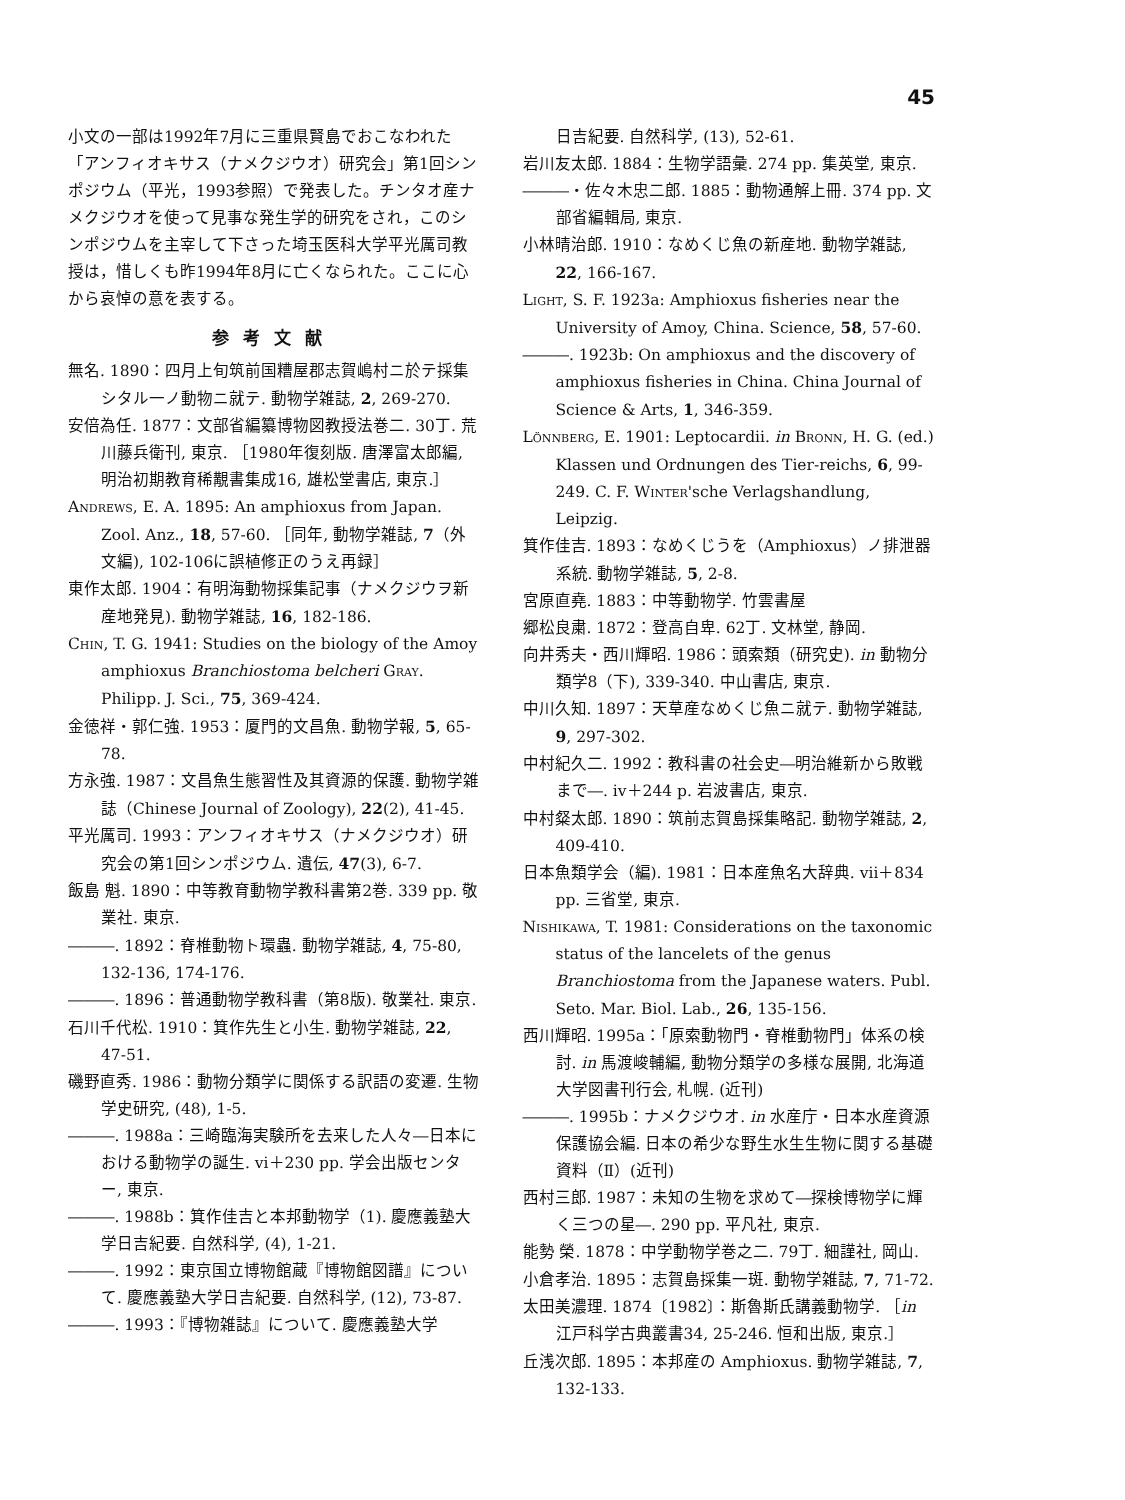45
小文の一部は1992年7月に三重県賢島でおこなわれた「アンフィオキサス（ナメクジウオ）研究会」第1回シンポジウム（平光，1993参照）で発表した。チンタオ産ナメクジウオを使って見事な発生学的研究をされ，このシンポジウムを主宰して下さった埼玉医科大学平光厲司教授は，惜しくも昨1994年8月に亡くなられた。ここに心から哀悼の意を表する。
参考文献
無名. 1890：四月上旬筑前国糟屋郡志賀嶋村ニ於テ採集シタル一ノ動物ニ就テ. 動物学雑誌, 2, 269-270.
安倍為任. 1877：文部省編纂博物図教授法巻二. 30丁. 荒川藤兵衛刊, 東京. ［1980年復刻版. 唐澤富太郎編, 明治初期教育稀覯書集成16, 雄松堂書店, 東京.］
Andrews, E. A. 1895: An amphioxus from Japan. Zool. Anz., 18, 57-60. ［同年, 動物学雑誌, 7（外文編), 102-106に誤植修正のうえ再録］
東作太郎. 1904：有明海動物採集記事（ナメクジウヲ新産地発見). 動物学雑誌, 16, 182-186.
Chin, T. G. 1941: Studies on the biology of the Amoy amphioxus Branchiostoma belcheri Gray. Philipp. J. Sci., 75, 369-424.
金徳祥・郭仁強. 1953：厦門的文昌魚. 動物学報, 5, 65-78.
方永強. 1987：文昌魚生態習性及其資源的保護. 動物学雑誌（Chinese Journal of Zoology), 22(2), 41-45.
平光厲司. 1993：アンフィオキサス（ナメクジウオ）研究会の第1回シンポジウム. 遺伝, 47(3), 6-7.
飯島 魁. 1890：中等教育動物学教科書第2巻. 339 pp. 敬業社. 東京.
―――. 1892：脊椎動物ト環蟲. 動物学雑誌, 4, 75-80, 132-136, 174-176.
―――. 1896：普通動物学教科書（第8版). 敬業社. 東京.
石川千代松. 1910：箕作先生と小生. 動物学雑誌, 22, 47-51.
磯野直秀. 1986：動物分類学に関係する訳語の変遷. 生物学史研究, (48), 1-5.
―――. 1988a：三崎臨海実験所を去来した人々―日本における動物学の誕生. vi＋230 pp. 学会出版センター, 東京.
―――. 1988b：箕作佳吉と本邦動物学（1). 慶應義塾大学日吉紀要. 自然科学, (4), 1-21.
―――. 1992：東京国立博物館蔵『博物館図譜』について. 慶應義塾大学日吉紀要. 自然科学, (12), 73-87.
―――. 1993：『博物雑誌』について. 慶應義塾大学
日吉紀要. 自然科学, (13), 52-61.
岩川友太郎. 1884：生物学語彙. 274 pp. 集英堂, 東京.
―――・佐々木忠二郎. 1885：動物通解上冊. 374 pp. 文部省編輯局, 東京.
小林晴治郎. 1910：なめくじ魚の新産地. 動物学雑誌, 22, 166-167.
Light, S. F. 1923a: Amphioxus fisheries near the University of Amoy, China. Science, 58, 57-60.
―――. 1923b: On amphioxus and the discovery of amphioxus fisheries in China. China Journal of Science & Arts, 1, 346-359.
Lönnberg, E. 1901: Leptocardii. in Bronn, H. G. (ed.) Klassen und Ordnungen des Tier-reichs, 6, 99-249. C. F. Winter'sche Verlagshandlung, Leipzig.
箕作佳吉. 1893：なめくじうを（Amphioxus）ノ排泄器系統. 動物学雑誌, 5, 2-8.
宮原直堯. 1883：中等動物学. 竹雲書屋
郷松良粛. 1872：登高自卑. 62丁. 文林堂, 静岡.
向井秀夫・西川輝昭. 1986：頭索類（研究史). in 動物分類学8（下), 339-340. 中山書店, 東京.
中川久知. 1897：天草産なめくじ魚ニ就テ. 動物学雑誌, 9, 297-302.
中村紀久二. 1992：教科書の社会史―明治維新から敗戦まで―. iv＋244 p. 岩波書店, 東京.
中村粲太郎. 1890：筑前志賀島採集略記. 動物学雑誌, 2, 409-410.
日本魚類学会（編). 1981：日本産魚名大辞典. vii＋834 pp. 三省堂, 東京.
Nishikawa, T. 1981: Considerations on the taxonomic status of the lancelets of the genus Branchiostoma from the Japanese waters. Publ. Seto. Mar. Biol. Lab., 26, 135-156.
西川輝昭. 1995a：「原索動物門・脊椎動物門」体系の検討. in 馬渡峻輔編, 動物分類学の多様な展開, 北海道大学図書刊行会, 札幌. (近刊)
―――. 1995b：ナメクジウオ. in 水産庁・日本水産資源保護協会編. 日本の希少な野生水生生物に関する基礎資料（Ⅱ）(近刊)
西村三郎. 1987：未知の生物を求めて―探検博物学に輝く三つの星―. 290 pp. 平凡社, 東京.
能勢 榮. 1878：中学動物学巻之二. 79丁. 細謹社, 岡山.
小倉孝治. 1895：志賀島採集一斑. 動物学雑誌, 7, 71-72.
太田美濃理. 1874〔1982〕：斯魯斯氏講義動物学. ［in 江戸科学古典叢書34, 25-246. 恒和出版, 東京.］
丘浅次郎. 1895：本邦産の Amphioxus. 動物学雑誌, 7, 132-133.